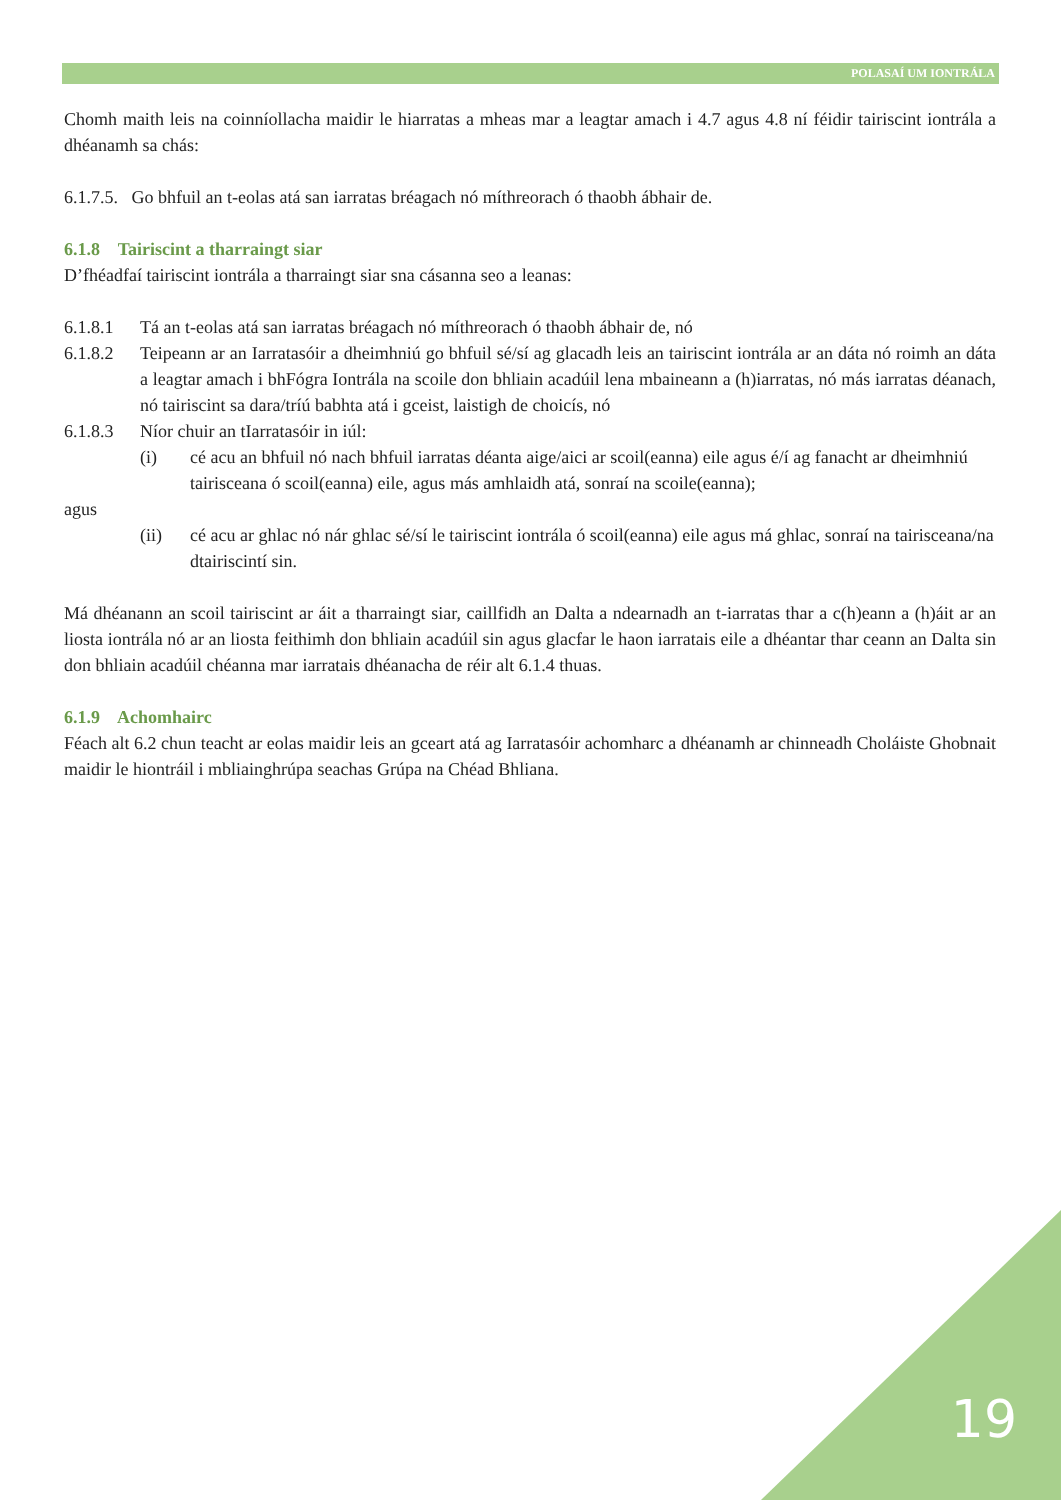POLASAÍ UM IONTRÁLA
Chomh maith leis na coinníollacha maidir le hiarratas a mheas mar a leagtar amach i 4.7 agus 4.8 ní féidir tairiscint iontrála a dhéanamh sa chás:
6.1.7.5. Go bhfuil an t-eolas atá san iarratas bréagach nó míthreorach ó thaobh ábhair de.
6.1.8 Tairiscint a tharraingt siar
D’fhéadfaí tairiscint iontrála a tharraingt siar sna cásanna seo a leanas:
6.1.8.1 Tá an t-eolas atá san iarratas bréagach nó míthreorach ó thaobh ábhair de, nó
6.1.8.2 Teipeann ar an Iarratasóir a dheimhniú go bhfuil sé/sí ag glacadh leis an tairiscint iontrála ar an dáta nó roimh an dáta a leagtar amach i bhFógra Iontrála na scoile don bhliain acadúil lena mbaineann a (h)iarratas, nó más iarratas déanach, nó tairiscint sa dara/tríú babhta atá i gceist, laistigh de choicís, nó
6.1.8.3 Níor chuir an tIarratasóir in iúl:
(i) cé acu an bhfuil nó nach bhfuil iarratas déanta aige/aici ar scoil(eanna) eile agus é/í ag fanacht ar dheimhniú tairisceana ó scoil(eanna) eile, agus más amhlaidh atá, sonraí na scoile(eanna);
agus
(ii) cé acu ar ghlac nó nár ghlac sé/sí le tairiscint iontrála ó scoil(eanna) eile agus má ghlac, sonraí na tairisceana/na dtairiscintí sin.
Má dhéanann an scoil tairiscint ar áit a tharraingt siar, caillfidh an Dalta a ndearnadh an t-iarratas thar a c(h)eann a (h)áit ar an liosta iontrála nó ar an liosta feithimh don bhliain acadúil sin agus glacfar le haon iarratais eile a dhéantar thar ceann an Dalta sin don bhliain acadúil chéanna mar iarratais dhéanacha de réir alt 6.1.4 thuas.
6.1.9 Achomhairc
Féach alt 6.2 chun teacht ar eolas maidir leis an gceart atá ag Iarratasóir achomharc a dhéanamh ar chinneadh Choláiste Ghobnait maidir le hiontráil i mbliainghrúpa seachas Grúpa na Chéad Bhliana.
19